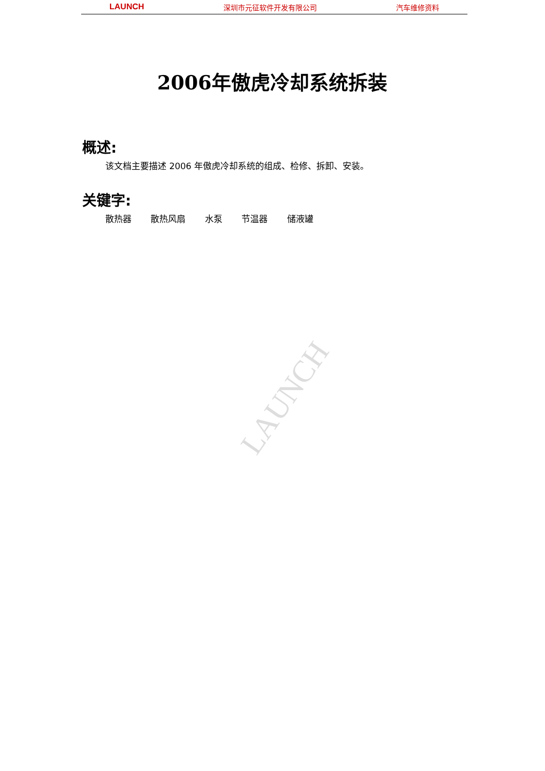LAUNCH 深圳市元征软件开发有限公司 汽车维修资料
2006年傲虎冷却系统拆装
概述:
该文档主要描述 2006 年傲虎冷却系统的组成、检修、拆卸、安装。
关键字:
散热器 散热风扇 水泵 节温器 储液罐
LAUNCH